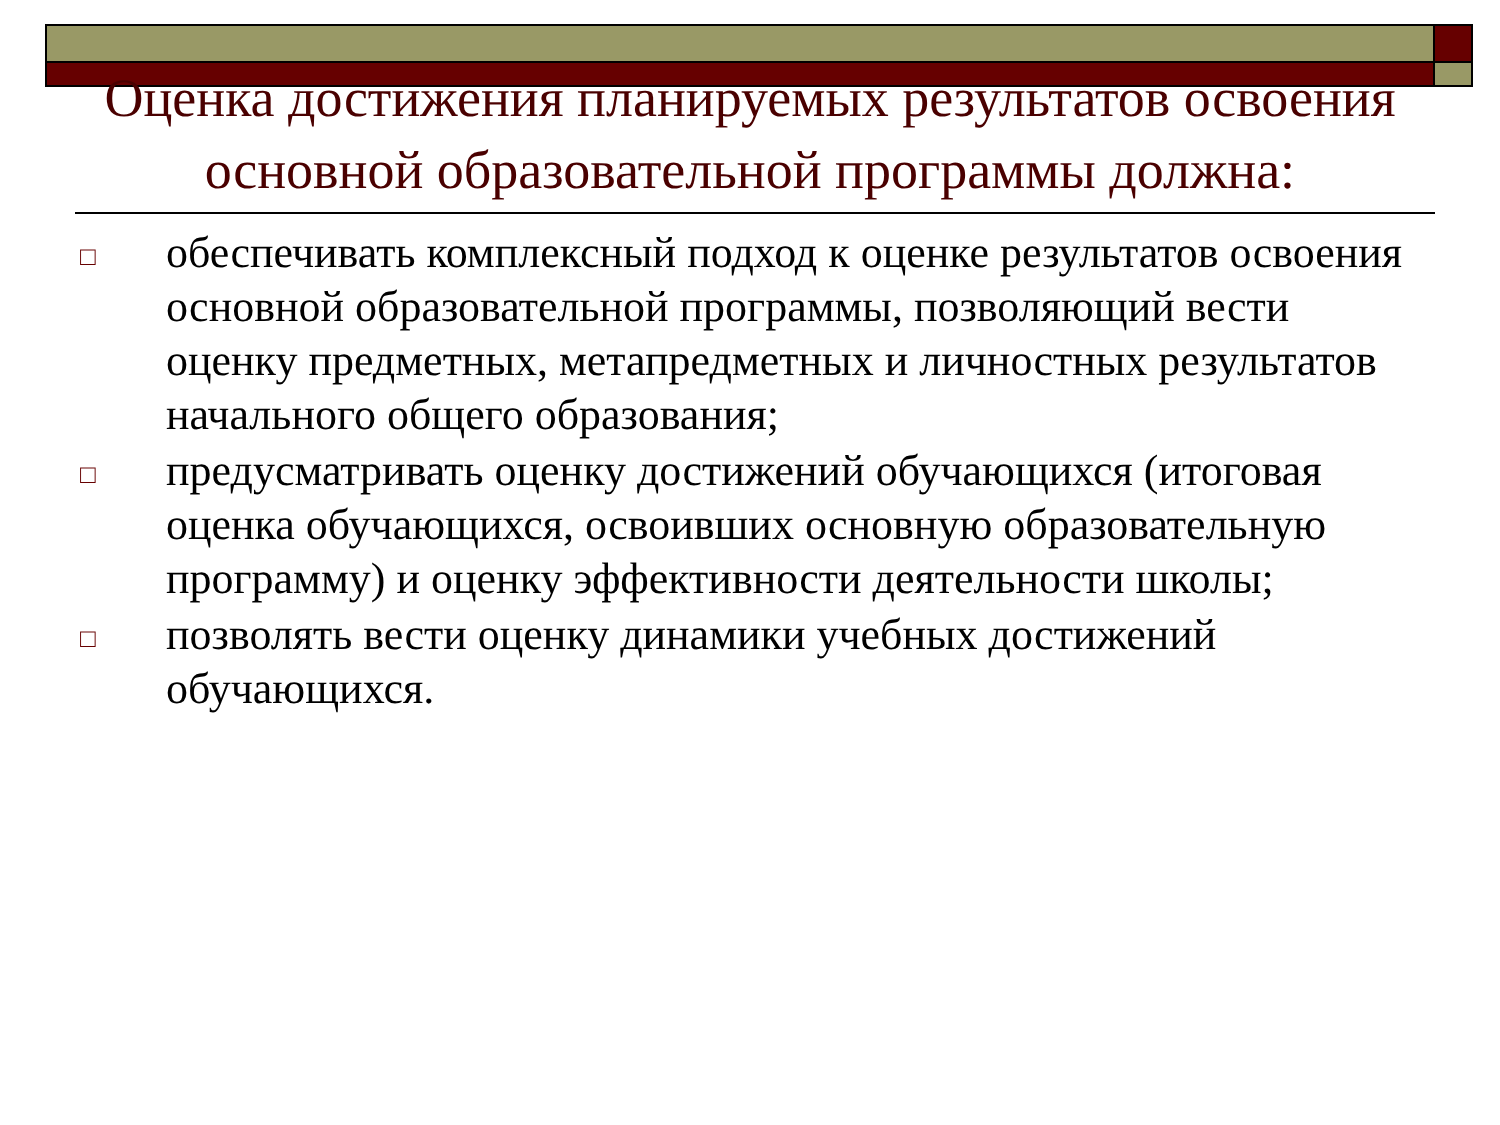Оценка достижения планируемых результатов освоения основной образовательной программы должна:
□ обеспечивать комплексный подход к оценке результатов освоения основной образовательной программы, позволяющий вести оценку предметных, метапредметных и личностных результатов начального общего образования;
□ предусматривать оценку достижений обучающихся (итоговая оценка обучающихся, освоивших основную образовательную программу) и оценку эффективности деятельности школы;
□ позволять вести оценку динамики учебных достижений обучающихся.